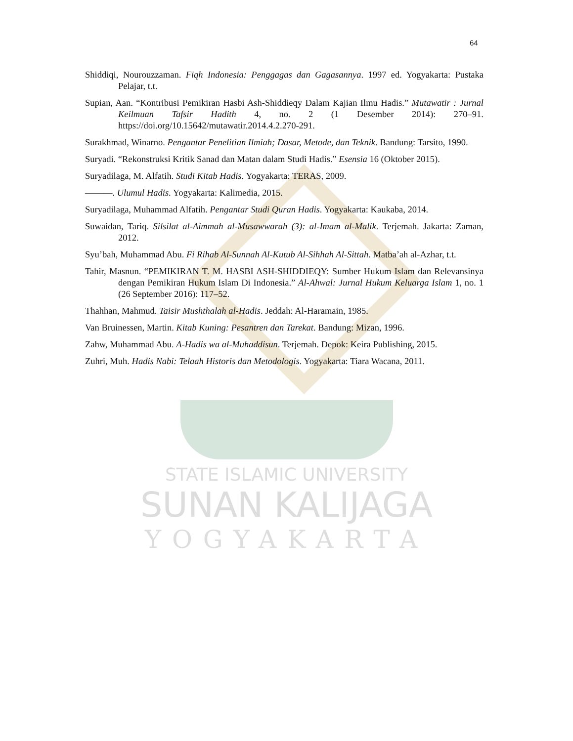64
Shiddiqi, Nourouzzaman. Fiqh Indonesia: Penggagas dan Gagasannya. 1997 ed. Yogyakarta: Pustaka Pelajar, t.t.
Supian, Aan. “Kontribusi Pemikiran Hasbi Ash-Shiddieqy Dalam Kajian Ilmu Hadis.” Mutawatir : Jurnal Keilmuan Tafsir Hadith 4, no. 2 (1 Desember 2014): 270–91. https://doi.org/10.15642/mutawatir.2014.4.2.270-291.
Surakhmad, Winarno. Pengantar Penelitian Ilmiah; Dasar, Metode, dan Teknik. Bandung: Tarsito, 1990.
Suryadi. “Rekonstruksi Kritik Sanad dan Matan dalam Studi Hadis.” Esensia 16 (Oktober 2015).
Suryadilaga, M. Alfatih. Studi Kitab Hadis. Yogyakarta: TERAS, 2009.
———. Ulumul Hadis. Yogyakarta: Kalimedia, 2015.
Suryadilaga, Muhammad Alfatih. Pengantar Studi Quran Hadis. Yogyakarta: Kaukaba, 2014.
Suwaidan, Tariq. Silsilat al-Aimmah al-Musawwarah (3): al-Imam al-Malik. Terjemah. Jakarta: Zaman, 2012.
Syu’bah, Muhammad Abu. Fi Rihab Al-Sunnah Al-Kutub Al-Sihhah Al-Sittah. Matba’ah al-Azhar, t.t.
Tahir, Masnun. “PEMIKIRAN T. M. HASBI ASH-SHIDDIEQY: Sumber Hukum Islam dan Relevansinya dengan Pemikiran Hukum Islam Di Indonesia.” Al-Ahwal: Jurnal Hukum Keluarga Islam 1, no. 1 (26 September 2016): 117–52.
Thahhan, Mahmud. Taisir Mushthalah al-Hadis. Jeddah: Al-Haramain, 1985.
Van Bruinessen, Martin. Kitab Kuning: Pesantren dan Tarekat. Bandung: Mizan, 1996.
Zahw, Muhammad Abu. A-Hadis wa al-Muhaddisun. Terjemah. Depok: Keira Publishing, 2015.
Zuhri, Muh. Hadis Nabi: Telaah Historis dan Metodologis. Yogyakarta: Tiara Wacana, 2011.
STATE ISLAMIC UNIVERSITY
SUNAN KALIJAGA
YOGYAKARTA